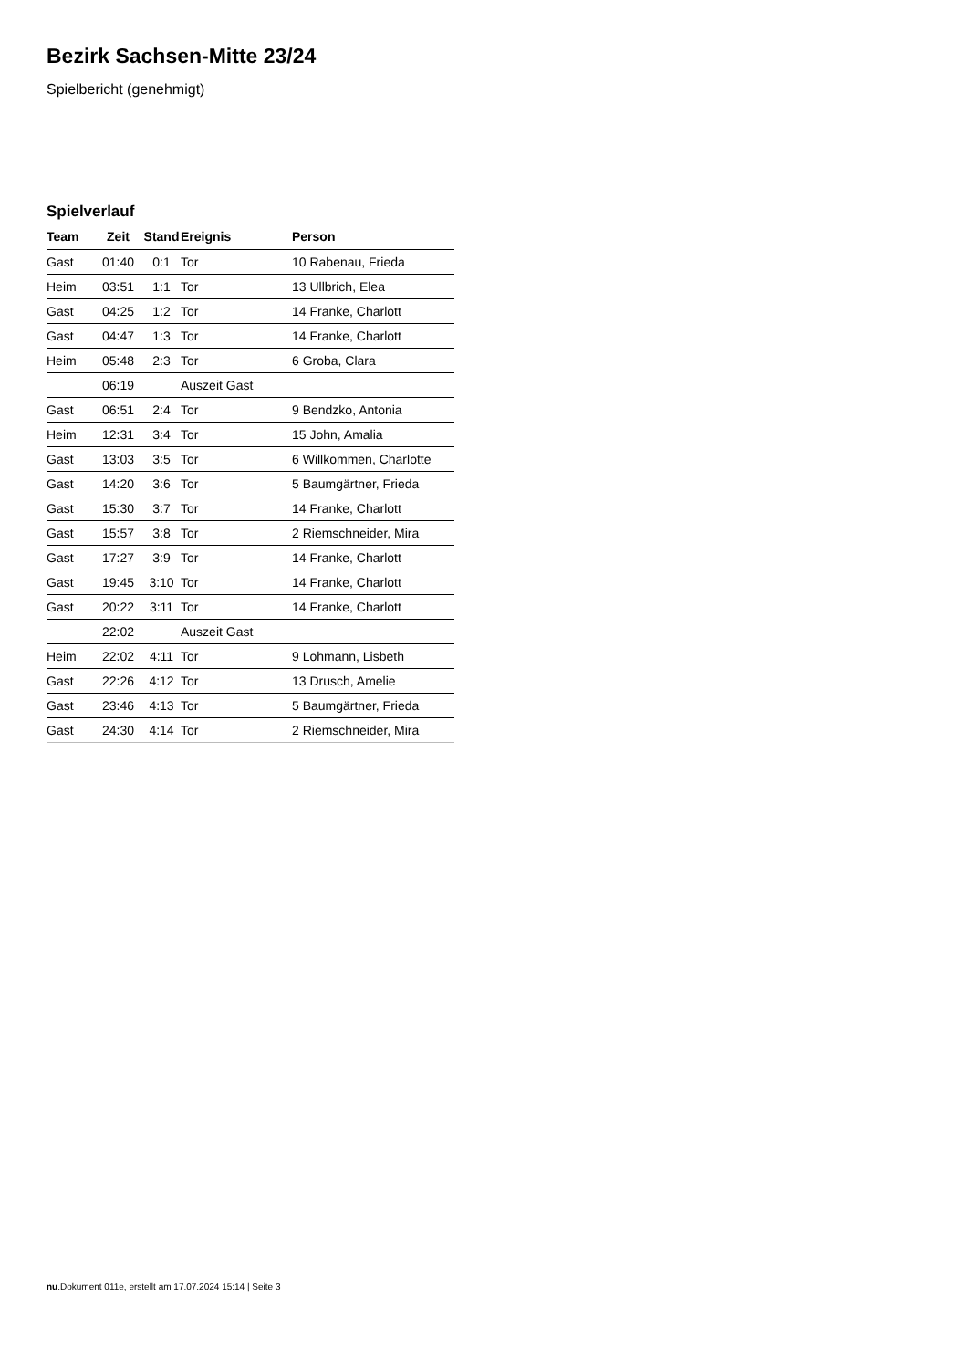Bezirk Sachsen-Mitte 23/24
Spielbericht (genehmigt)
Spielverlauf
| Team | Zeit | Stand | Ereignis | Person |
| --- | --- | --- | --- | --- |
| Gast | 01:40 | 0:1 | Tor | 10 Rabenau, Frieda |
| Heim | 03:51 | 1:1 | Tor | 13 Ullbrich, Elea |
| Gast | 04:25 | 1:2 | Tor | 14 Franke, Charlott |
| Gast | 04:47 | 1:3 | Tor | 14 Franke, Charlott |
| Heim | 05:48 | 2:3 | Tor | 6 Groba, Clara |
| | 06:19 | | Auszeit Gast | |
| Gast | 06:51 | 2:4 | Tor | 9 Bendzko, Antonia |
| Heim | 12:31 | 3:4 | Tor | 15 John, Amalia |
| Gast | 13:03 | 3:5 | Tor | 6 Willkommen, Charlotte |
| Gast | 14:20 | 3:6 | Tor | 5 Baumgärtner, Frieda |
| Gast | 15:30 | 3:7 | Tor | 14 Franke, Charlott |
| Gast | 15:57 | 3:8 | Tor | 2 Riemschneider, Mira |
| Gast | 17:27 | 3:9 | Tor | 14 Franke, Charlott |
| Gast | 19:45 | 3:10 | Tor | 14 Franke, Charlott |
| Gast | 20:22 | 3:11 | Tor | 14 Franke, Charlott |
| | 22:02 | | Auszeit Gast | |
| Heim | 22:02 | 4:11 | Tor | 9 Lohmann, Lisbeth |
| Gast | 22:26 | 4:12 | Tor | 13 Drusch, Amelie |
| Gast | 23:46 | 4:13 | Tor | 5 Baumgärtner, Frieda |
| Gast | 24:30 | 4:14 | Tor | 2 Riemschneider, Mira |
nu.Dokument 011e, erstellt am 17.07.2024 15:14 | Seite 3